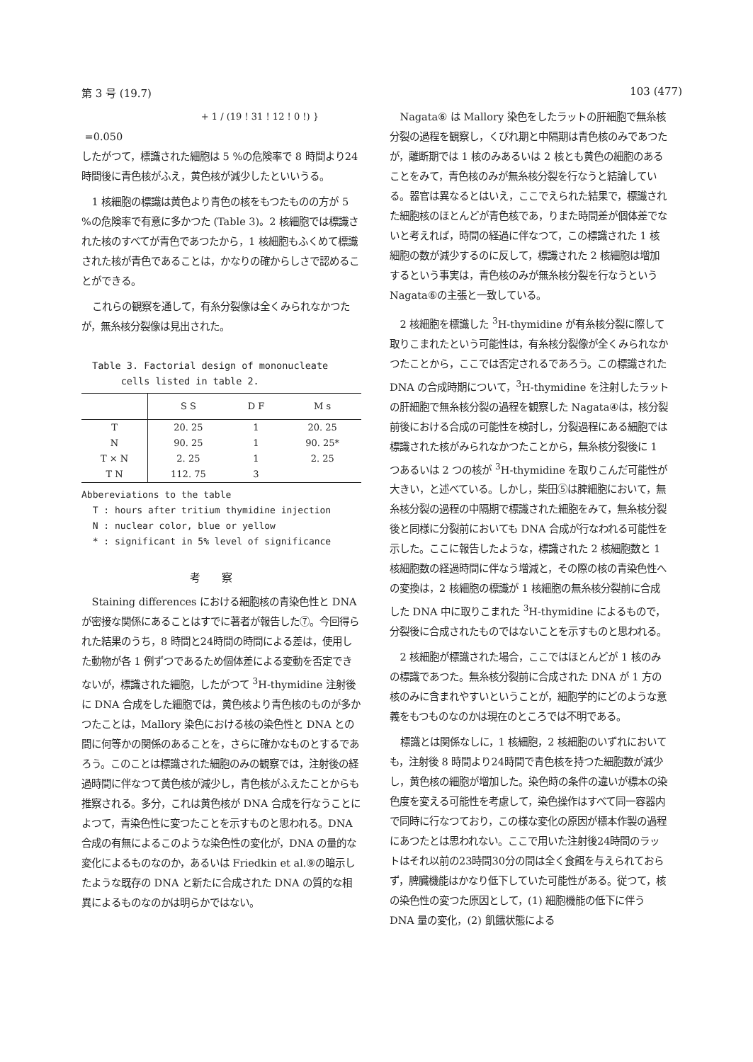第 3 号 (19.7) 103 (477)
+ 1 / (19 ! 31 ! 12 ! 0 !) }
=0.050
したがつて，標識された細胞は 5 %の危険率で 8 時間より24時間後に青色核がふえ，黄色核が減少したといいうる。
1 核細胞の標識は黄色より青色の核をもつたものの方が 5 %の危険率で有意に多かつた (Table 3)。2 核細胞では標識された核のすべてが青色であつたから，1 核細胞もふくめて標識された核が青色であることは，かなりの確からしさで認めることができる。
これらの観察を通して，有糸分裂像は全くみられなかつたが，無糸核分裂像は見出された。
Table 3. Factorial design of mononucleate
cells listed in table 2.
| | S S | D F | M s |
| --- | --- | --- | --- |
| T | 20. 25 | 1 | 20. 25 |
| N | 90. 25 | 1 | 90. 25* |
| T × N | 2. 25 | 1 | 2. 25 |
| T N | 112. 75 | 3 | |
Abbereviations to the table
T : hours after tritium thymidine injection
N : nuclear color, blue or yellow
* : significant in 5% level of significance
考察
Staining differences における細胞核の青染色性と DNA が密接な関係にあることはすでに著者が報告した⑦。今回得られた結果のうち，8 時間と24時間の時間による差は，使用した動物が各 1 例ずつであるため個体差による変動を否定できないが，標識された細胞，したがつて <sup>3</sup>H-thymidine 注射後に DNA 合成をした細胞では，黄色核より青色核のものが多かつたことは，Mallory 染色における核の染色性と DNA との間に何等かの関係のあることを，さらに確かなものとするであろう。このことは標識された細胞のみの観察では，注射後の経過時間に伴なつて黄色核が減少し，青色核がふえたことからも推察される。多分，これは黄色核が DNA 合成を行なうことによつて，青染色性に変つたことを示すものと思われる。DNA 合成の有無によるこのような染色性の変化が，DNA の量的な変化によるものなのか，あるいは Friedkin et al.⑨の暗示したような既存の DNA と新たに合成された DNA の質的な相異によるものなのかは明らかではない。
Nagata⑥ は Mallory 染色をしたラットの肝細胞で無糸核分裂の過程を観察し，くびれ期と中隔期は青色核のみであつたが，離断期では 1 核のみあるいは 2 核とも黄色の細胞のあることをみて，青色核のみが無糸核分裂を行なうと結論している。器官は異なるとはいえ，ここでえられた結果で，標識された細胞核のほとんどが青色核であ，りまた時間差が個体差でないと考えれば，時間の経過に伴なつて，この標識された 1 核細胞の数が減少するのに反して，標識された 2 核細胞は増加するという事実は，青色核のみが無糸核分裂を行なうという Nagata⑥の主張と一致している。
2 核細胞を標識した <sup>3</sup>H-thymidine が有糸核分裂に際して取りこまれたという可能性は，有糸核分裂像が全くみられなかつたことから，ここでは否定されるであろう。この標識された DNA の合成時期について，<sup>3</sup>H-thymidine を注射したラットの肝細胞で無糸核分裂の過程を観察した Nagata④は，核分裂前後における合成の可能性を検討し，分裂過程にある細胞では標識された核がみられなかつたことから，無糸核分裂後に 1 つあるいは 2 つの核が <sup>3</sup>H-thymidine を取りこんだ可能性が大きい，と述べている。しかし，柴田⑤は脾細胞において，無糸核分裂の過程の中隔期で標識された細胞をみて，無糸核分裂後と同様に分裂前においても DNA 合成が行なわれる可能性を示した。ここに報告したような，標識された 2 核細胞数と 1 核細胞数の経過時間に伴なう増減と，その際の核の青染色性への変換は，2 核細胞の標識が 1 核細胞の無糸核分裂前に合成した DNA 中に取りこまれた <sup>3</sup>H-thymidine によるもので，分裂後に合成されたものではないことを示すものと思われる。
2 核細胞が標識された場合，ここではほとんどが 1 核のみの標識であつた。無糸核分裂前に合成された DNA が 1 方の核のみに含まれやすいということが，細胞学的にどのような意義をもつものなのかは現在のところでは不明である。
標識とは関係なしに，1 核細胞，2 核細胞のいずれにおいても，注射後 8 時間より24時間で青色核を持つた細胞数が減少し，黄色核の細胞が増加した。染色時の条件の違いが標本の染色度を変える可能性を考慮して，染色操作はすべて同一容器内で同時に行なつており，この様な変化の原因が標本作製の過程にあつたとは思われない。ここで用いた注射後24時間のラットはそれ以前の23時間30分の間は全く食餌を与えられておらず，脾臓機能はかなり低下していた可能性がある。従つて，核の染色性の変つた原因として，(1) 細胞機能の低下に伴う DNA 量の変化，(2) 飢餓状態による